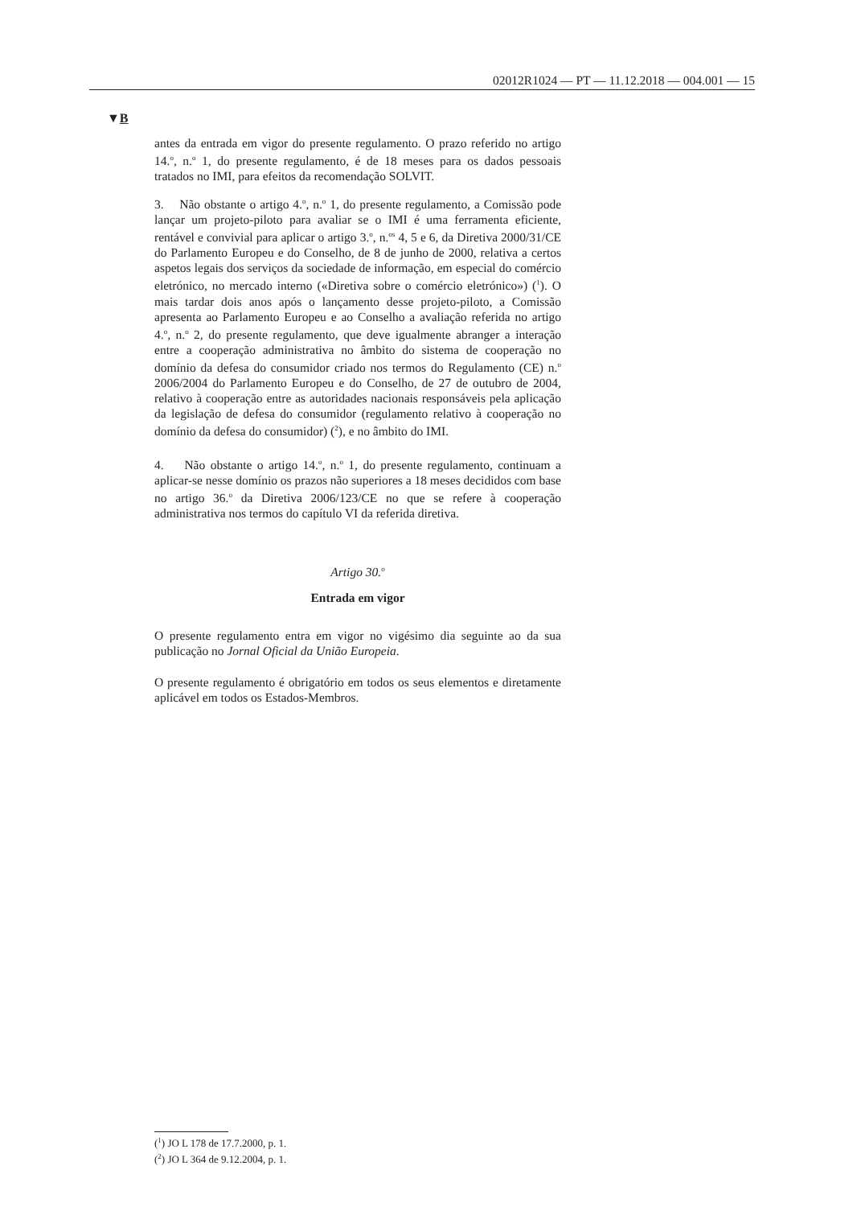02012R1024 — PT — 11.12.2018 — 004.001 — 15
▼B
antes da entrada em vigor do presente regulamento. O prazo referido no artigo 14.<sup>o</sup>, n.<sup>o</sup> 1, do presente regulamento, é de 18 meses para os dados pessoais tratados no IMI, para efeitos da recomendação SOLVIT.
3. Não obstante o artigo 4.<sup>o</sup>, n.<sup>o</sup> 1, do presente regulamento, a Comissão pode lançar um projeto-piloto para avaliar se o IMI é uma ferramenta eficiente, rentável e convivial para aplicar o artigo 3.<sup>o</sup>, n.<sup>os</sup> 4, 5 e 6, da Diretiva 2000/31/CE do Parlamento Europeu e do Conselho, de 8 de junho de 2000, relativa a certos aspetos legais dos serviços da sociedade de informação, em especial do comércio eletrónico, no mercado interno («Diretiva sobre o comércio eletrónico») (<sup>1</sup>). O mais tardar dois anos após o lançamento desse projeto-piloto, a Comissão apresenta ao Parlamento Europeu e ao Conselho a avaliação referida no artigo 4.<sup>o</sup>, n.<sup>o</sup> 2, do presente regulamento, que deve igualmente abranger a interação entre a cooperação administrativa no âmbito do sistema de cooperação no domínio da defesa do consumidor criado nos termos do Regulamento (CE) n.<sup>o</sup> 2006/2004 do Parlamento Europeu e do Conselho, de 27 de outubro de 2004, relativo à cooperação entre as autoridades nacionais responsáveis pela aplicação da legislação de defesa do consumidor (regulamento relativo à cooperação no domínio da defesa do consumidor) (<sup>2</sup>), e no âmbito do IMI.
4. Não obstante o artigo 14.<sup>o</sup>, n.<sup>o</sup> 1, do presente regulamento, continuam a aplicar-se nesse domínio os prazos não superiores a 18 meses decididos com base no artigo 36.<sup>o</sup> da Diretiva 2006/123/CE no que se refere à cooperação administrativa nos termos do capítulo VI da referida diretiva.
Artigo 30.<sup>o</sup>
Entrada em vigor
O presente regulamento entra em vigor no vigésimo dia seguinte ao da sua publicação no Jornal Oficial da União Europeia.
O presente regulamento é obrigatório em todos os seus elementos e diretamente aplicável em todos os Estados-Membros.
(<sup>1</sup>) JO L 178 de 17.7.2000, p. 1.
(<sup>2</sup>) JO L 364 de 9.12.2004, p. 1.